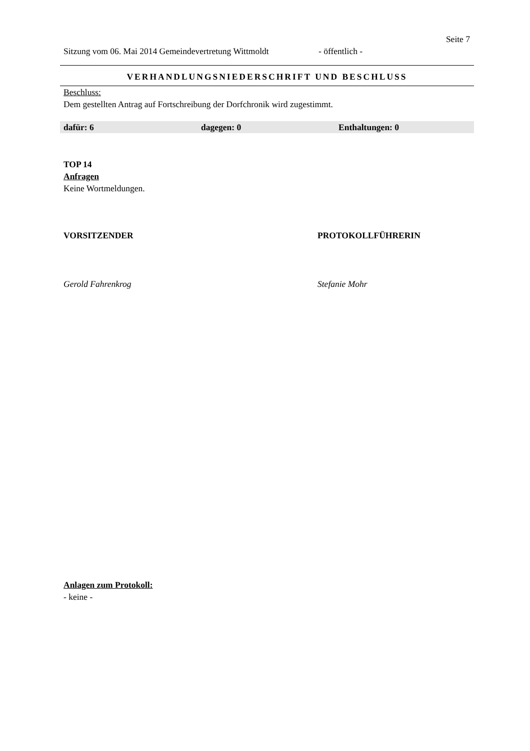Seite 7
Sitzung vom 06. Mai 2014 Gemeindevertretung Wittmoldt - öffentlich -
VERHANDLUNGSNIEDERSCHRIFT UND BESCHLUSS
Beschluss:
Dem gestellten Antrag auf Fortschreibung der Dorfchronik wird zugestimmt.
dafür: 6 dagegen: 0 Enthaltungen: 0
TOP 14
Anfragen
Keine Wortmeldungen.
VORSITZENDER PROTOKOLLFÜHRERIN
Gerold Fahrenkrog Stefanie Mohr
Anlagen zum Protokoll:
- keine -